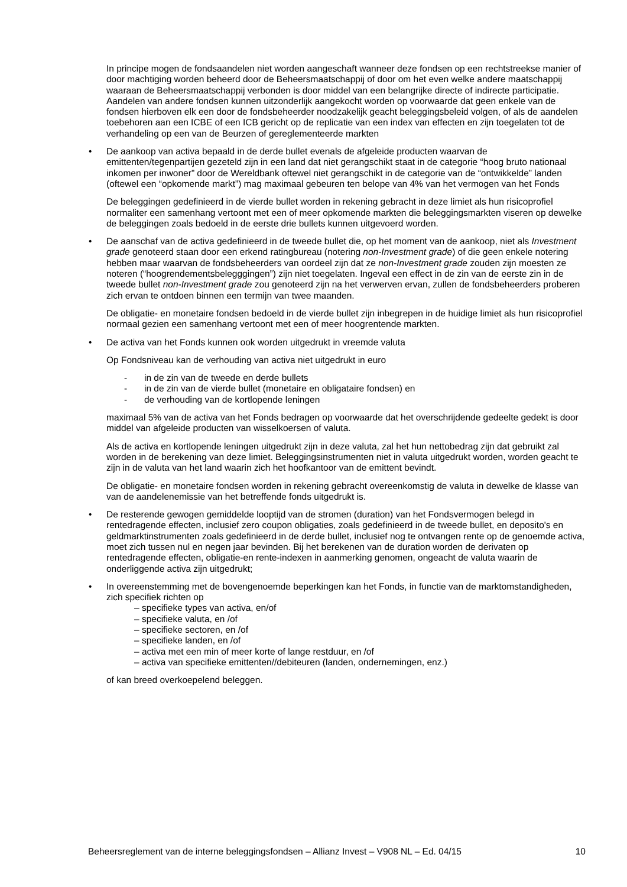In principe mogen de fondsaandelen niet worden aangeschaft wanneer deze fondsen op een rechtstreekse manier of door machtiging worden beheerd door de Beheersmaatschappij of door om het even welke andere maatschappij waaraan de Beheersmaatschappij verbonden is door middel van een belangrijke directe of indirecte participatie. Aandelen van andere fondsen kunnen uitzonderlijk aangekocht worden op voorwaarde dat geen enkele van de fondsen hierboven elk een door de fondsbeheerder noodzakelijk geacht beleggingsbeleid volgen, of als de aandelen toebehoren aan een ICBE of een ICB gericht op de replicatie van een index van effecten en zijn toegelaten tot de verhandeling op een van de Beurzen of gereglementeerde markten
• De aankoop van activa bepaald in de derde bullet evenals de afgeleide producten waarvan de emittenten/tegenpartijen gezeteld zijn in een land dat niet gerangschikt staat in de categorie “hoog bruto nationaal inkomen per inwoner” door de Wereldbank oftewel niet gerangschikt in de categorie van de “ontwikkelde” landen (oftewel een “opkomende markt”) mag maximaal gebeuren ten belope van 4% van het vermogen van het Fonds
De beleggingen gedefinieerd in de vierde bullet worden in rekening gebracht in deze limiet als hun risicoprofiel normaliter een samenhang vertoont met een of meer opkomende markten die beleggingsmarkten viseren op dewelke de beleggingen zoals bedoeld in de eerste drie bullets kunnen uitgevoerd worden.
• De aanschaf van de activa gedefinieerd in de tweede bullet die, op het moment van de aankoop, niet als Investment grade genoteerd staan door een erkend ratingbureau (notering non-Investment grade) of die geen enkele notering hebben maar waarvan de fondsbeheerders van oordeel zijn dat ze non-Investment grade zouden zijn moesten ze noteren (“hoogrendementsbelegggingen”) zijn niet toegelaten. Ingeval een effect in de zin van de eerste zin in de tweede bullet non-Investment grade zou genoteerd zijn na het verwerven ervan, zullen de fondsbeheerders proberen zich ervan te ontdoen binnen een termijn van twee maanden.
De obligatie- en monetaire fondsen bedoeld in de vierde bullet zijn inbegrepen in de huidige limiet als hun risicoprofiel normaal gezien een samenhang vertoont met een of meer hoogrentende markten.
• De activa van het Fonds kunnen ook worden uitgedrukt in vreemde valuta
Op Fondsniveau kan de verhouding van activa niet uitgedrukt in euro
- in de zin van de tweede en derde bullets
- in de zin van de vierde bullet (monetaire en obligataire fondsen) en
- de verhouding van de kortlopende leningen
maximaal 5% van de activa van het Fonds bedragen op voorwaarde dat het overschrijdende gedeelte gedekt is door middel van afgeleide producten van wisselkoersen of valuta.
Als de activa en kortlopende leningen uitgedrukt zijn in deze valuta, zal het hun nettobedrag zijn dat gebruikt zal worden in de berekening van deze limiet. Beleggingsinstrumenten niet in valuta uitgedrukt worden, worden geacht te zijn in de valuta van het land waarin zich het hoofkantoor van de emittent bevindt.
De obligatie- en monetaire fondsen worden in rekening gebracht overeenkomstig de valuta in dewelke de klasse van van de aandelenemissie van het betreffende fonds uitgedrukt is.
• De resterende gewogen gemiddelde looptijd van de stromen (duration) van het Fondsvermogen belegd in rentedragende effecten, inclusief zero coupon obligaties, zoals gedefinieerd in de tweede bullet, en deposito's en geldmarktinstrumenten zoals gedefinieerd in de derde bullet, inclusief nog te ontvangen rente op de genoemde activa, moet zich tussen nul en negen jaar bevinden. Bij het berekenen van de duration worden de derivaten op rentedragende effecten, obligatie-en rente-indexen in aanmerking genomen, ongeacht de valuta waarin de onderliggende activa zijn uitgedrukt;
• In overeenstemming met de bovengenoemde beperkingen kan het Fonds, in functie van de marktomstandigheden, zich specifiek richten op
– specifieke types van activa, en/of
– specifieke valuta, en /of
– specifieke sectoren, en /of
– specifieke landen, en /of
– activa met een min of meer korte of lange restduur, en /of
– activa van specifieke emittenten//debiteuren (landen, ondernemingen, enz.)
of kan breed overkoepelend beleggen.
Beheersreglement van de interne beleggingsfondsen – Allianz Invest – V908 NL – Ed. 04/15 10